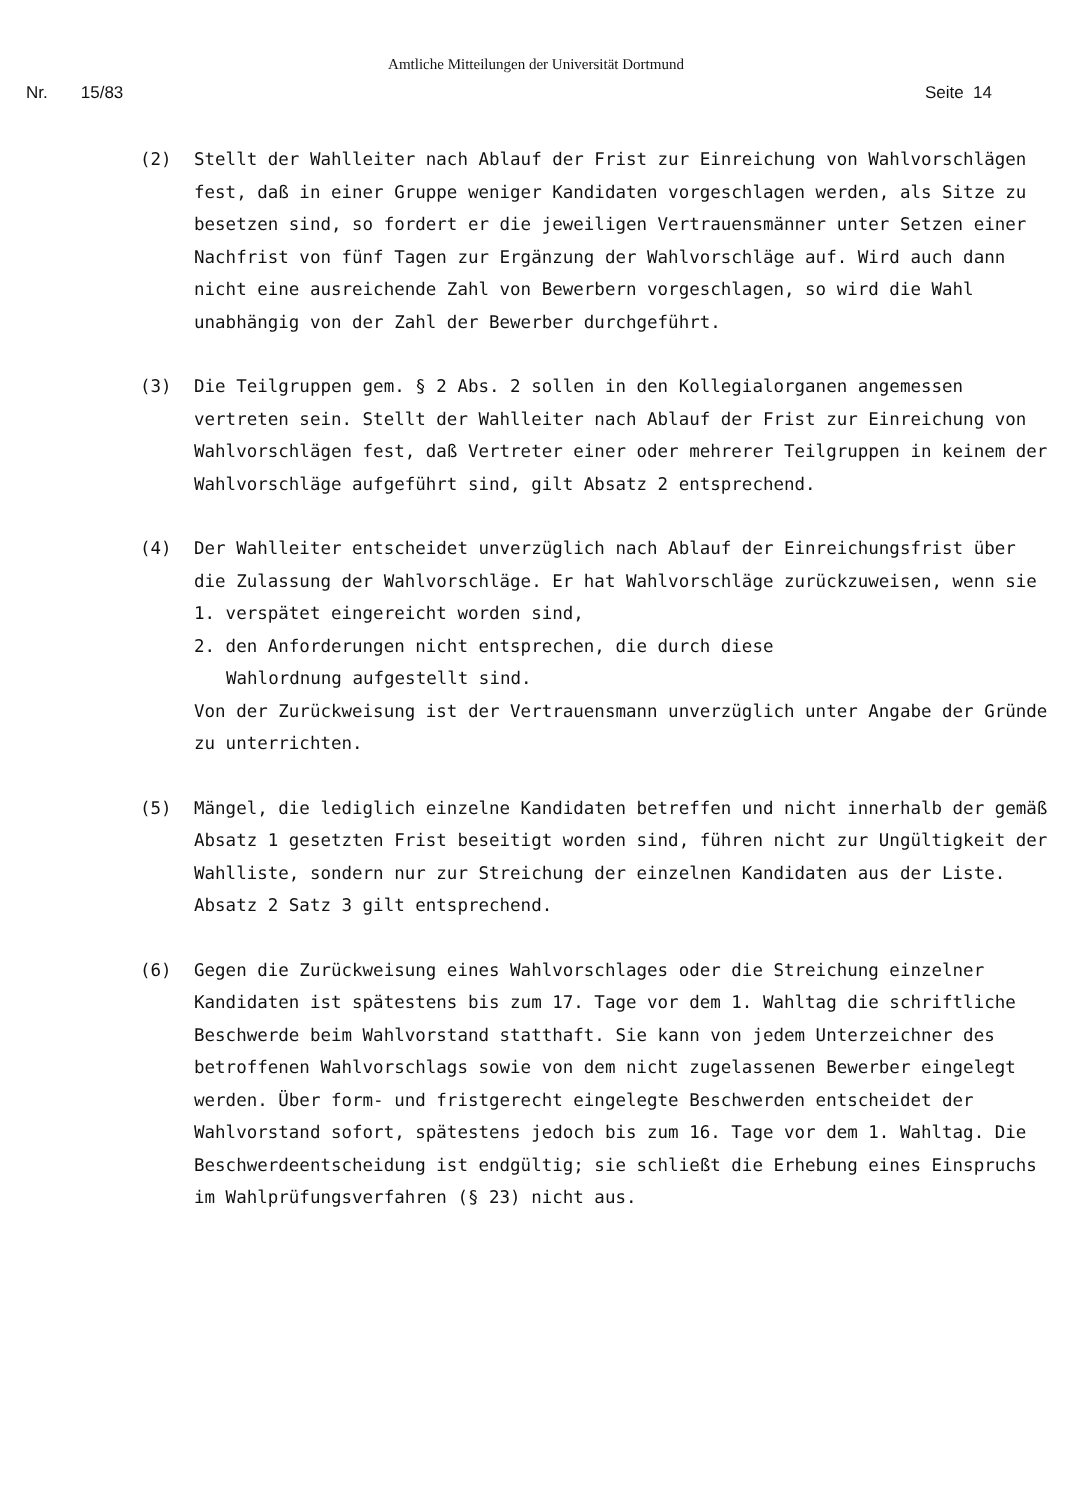Amtliche Mitteilungen der Universität Dortmund
Nr. 15/83 Seite 14
(2) Stellt der Wahlleiter nach Ablauf der Frist zur Einreichung von Wahlvorschlägen fest, daß in einer Gruppe weniger Kandidaten vorgeschlagen werden, als Sitze zu besetzen sind, so fordert er die jeweiligen Vertrauensmänner unter Setzen einer Nachfrist von fünf Tagen zur Ergänzung der Wahlvorschläge auf. Wird auch dann nicht eine ausreichende Zahl von Bewerbern vorgeschlagen, so wird die Wahl unabhängig von der Zahl der Bewerber durchgeführt.
(3) Die Teilgruppen gem. § 2 Abs. 2 sollen in den Kollegialorganen angemessen vertreten sein. Stellt der Wahlleiter nach Ablauf der Frist zur Einreichung von Wahlvorschlägen fest, daß Vertreter einer oder mehrerer Teilgruppen in keinem der Wahlvorschläge aufgeführt sind, gilt Absatz 2 entsprechend.
(4) Der Wahlleiter entscheidet unverzüglich nach Ablauf der Einreichungsfrist über die Zulassung der Wahlvorschläge. Er hat Wahlvorschläge zurückzuweisen, wenn sie
1. verspätet eingereicht worden sind,
2. den Anforderungen nicht entsprechen, die durch diese
Wahlordnung aufgestellt sind.
Von der Zurückweisung ist der Vertrauensmann unverzüglich unter Angabe der Gründe zu unterrichten.
(5) Mängel, die lediglich einzelne Kandidaten betreffen und nicht innerhalb der gemäß Absatz 1 gesetzten Frist beseitigt worden sind, führen nicht zur Ungültigkeit der Wahlliste, sondern nur zur Streichung der einzelnen Kandidaten aus der Liste. Absatz 2 Satz 3 gilt entsprechend.
(6) Gegen die Zurückweisung eines Wahlvorschlages oder die Streichung einzelner Kandidaten ist spätestens bis zum 17. Tage vor dem 1. Wahltag die schriftliche Beschwerde beim Wahlvorstand statthaft. Sie kann von jedem Unterzeichner des betroffenen Wahlvorschlags sowie von dem nicht zugelassenen Bewerber eingelegt werden. Über form- und fristgerecht eingelegte Beschwerden entscheidet der Wahlvorstand sofort, spätestens jedoch bis zum 16. Tage vor dem 1. Wahltag. Die Beschwerdeentscheidung ist endgültig; sie schließt die Erhebung eines Einspruchs im Wahlprüfungsverfahren (§ 23) nicht aus.